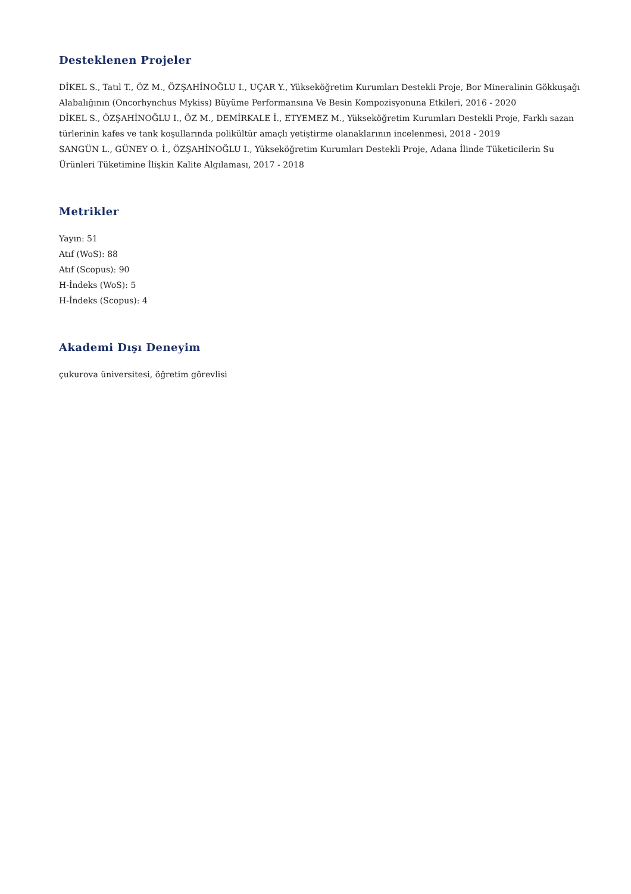Desteklenen Projeler
DİKEL S., Tatıl T., ÖZ M., ÖZŞAHİNOĞLU I., UÇAR Y., Yükseköğretim Kurumları Destekli Proje, Bor Mineralinin Gökkuşağı Alabalığının (Oncorhynchus Mykiss) Büyüme Performansına Ve Besin Kompozisyonuna Etkileri, 2016 - 2020
DİKEL S., ÖZŞAHİNOĞLU I., ÖZ M., DEMİRKALE İ., ETYEMEZ M., Yükseköğretim Kurumları Destekli Proje, Farklı sazan türlerinin kafes ve tank koşullarında polikültür amaçlı yetiştirme olanaklarının incelenmesi, 2018 - 2019
SANGÜN L., GÜNEY O. İ., ÖZŞAHİNOĞLU I., Yükseköğretim Kurumları Destekli Proje, Adana İlinde Tüketicilerin Su Ürünleri Tüketimine İlişkin Kalite Algılaması, 2017 - 2018
Metrikler
Yayın: 51
Atıf (WoS): 88
Atıf (Scopus): 90
H-İndeks (WoS): 5
H-İndeks (Scopus): 4
Akademi Dışı Deneyim
çukurova üniversitesi, öğretim görevlisi